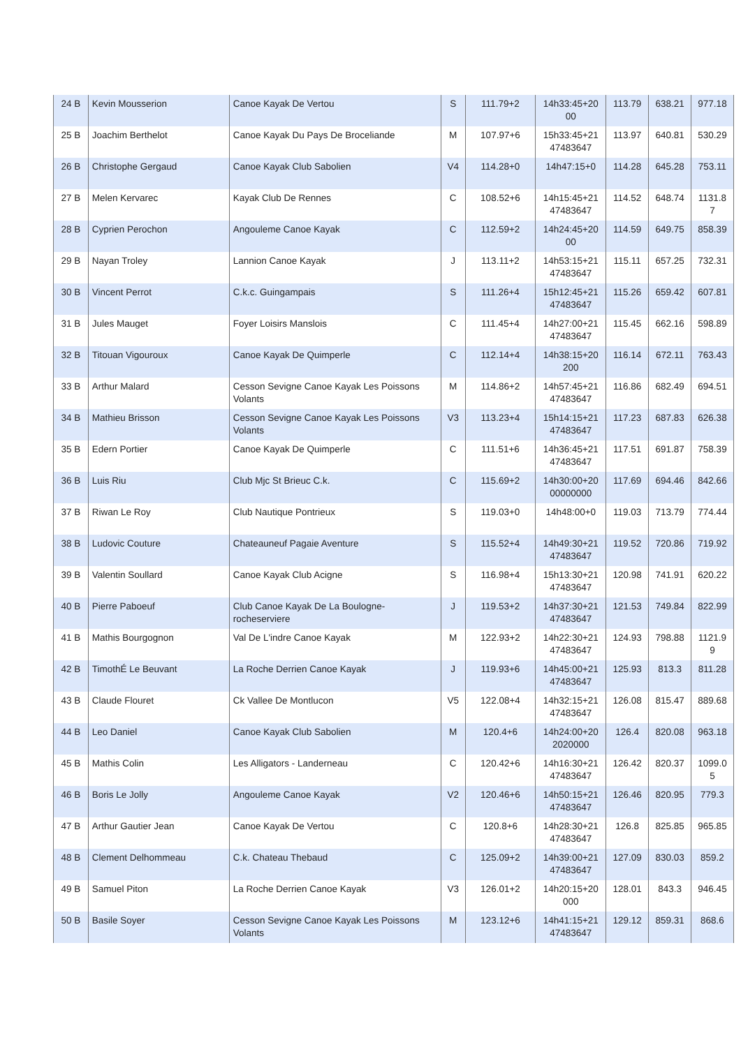| 24 B | Kevin Mousserion | Canoe Kayak De Vertou | S | 111.79+2 | 14h33:45+20 00 | 113.79 | 638.21 | 977.18 |
| 25 B | Joachim Berthelot | Canoe Kayak Du Pays De Broceliande | M | 107.97+6 | 15h33:45+21 47483647 | 113.97 | 640.81 | 530.29 |
| 26 B | Christophe Gergaud | Canoe Kayak Club Sabolien | V4 | 114.28+0 | 14h47:15+0 | 114.28 | 645.28 | 753.11 |
| 27 B | Melen Kervarec | Kayak Club De Rennes | C | 108.52+6 | 14h15:45+21 47483647 | 114.52 | 648.74 | 1131.8 7 |
| 28 B | Cyprien Perochon | Angouleme Canoe Kayak | C | 112.59+2 | 14h24:45+20 00 | 114.59 | 649.75 | 858.39 |
| 29 B | Nayan Troley | Lannion Canoe Kayak | J | 113.11+2 | 14h53:15+21 47483647 | 115.11 | 657.25 | 732.31 |
| 30 B | Vincent Perrot | C.k.c. Guingampais | S | 111.26+4 | 15h12:45+21 47483647 | 115.26 | 659.42 | 607.81 |
| 31 B | Jules Mauget | Foyer Loisirs Manslois | C | 111.45+4 | 14h27:00+21 47483647 | 115.45 | 662.16 | 598.89 |
| 32 B | Titouan Vigouroux | Canoe Kayak De Quimperle | C | 112.14+4 | 14h38:15+20 200 | 116.14 | 672.11 | 763.43 |
| 33 B | Arthur Malard | Cesson Sevigne Canoe Kayak Les Poissons Volants | M | 114.86+2 | 14h57:45+21 47483647 | 116.86 | 682.49 | 694.51 |
| 34 B | Mathieu Brisson | Cesson Sevigne Canoe Kayak Les Poissons Volants | V3 | 113.23+4 | 15h14:15+21 47483647 | 117.23 | 687.83 | 626.38 |
| 35 B | Edern Portier | Canoe Kayak De Quimperle | C | 111.51+6 | 14h36:45+21 47483647 | 117.51 | 691.87 | 758.39 |
| 36 B | Luis Riu | Club Mjc St Brieuc C.k. | C | 115.69+2 | 14h30:00+20 00000000 | 117.69 | 694.46 | 842.66 |
| 37 B | Riwan Le Roy | Club Nautique Pontrieux | S | 119.03+0 | 14h48:00+0 | 119.03 | 713.79 | 774.44 |
| 38 B | Ludovic Couture | Chateauneuf Pagaie Aventure | S | 115.52+4 | 14h49:30+21 47483647 | 119.52 | 720.86 | 719.92 |
| 39 B | Valentin Soullard | Canoe Kayak Club Acigne | S | 116.98+4 | 15h13:30+21 47483647 | 120.98 | 741.91 | 620.22 |
| 40 B | Pierre Paboeuf | Club Canoe Kayak De La Boulogne-rocheserviere | J | 119.53+2 | 14h37:30+21 47483647 | 121.53 | 749.84 | 822.99 |
| 41 B | Mathis Bourgognon | Val De L'indre Canoe Kayak | M | 122.93+2 | 14h22:30+21 47483647 | 124.93 | 798.88 | 1121.9 9 |
| 42 B | TimothÉ Le Beuvant | La Roche Derrien Canoe Kayak | J | 119.93+6 | 14h45:00+21 47483647 | 125.93 | 813.3 | 811.28 |
| 43 B | Claude Flouret | Ck Vallee De Montlucon | V5 | 122.08+4 | 14h32:15+21 47483647 | 126.08 | 815.47 | 889.68 |
| 44 B | Leo Daniel | Canoe Kayak Club Sabolien | M | 120.4+6 | 14h24:00+20 2020000 | 126.4 | 820.08 | 963.18 |
| 45 B | Mathis Colin | Les Alligators - Landerneau | C | 120.42+6 | 14h16:30+21 47483647 | 126.42 | 820.37 | 1099.0 5 |
| 46 B | Boris Le Jolly | Angouleme Canoe Kayak | V2 | 120.46+6 | 14h50:15+21 47483647 | 126.46 | 820.95 | 779.3 |
| 47 B | Arthur Gautier Jean | Canoe Kayak De Vertou | C | 120.8+6 | 14h28:30+21 47483647 | 126.8 | 825.85 | 965.85 |
| 48 B | Clement Delhommeau | C.k. Chateau Thebaud | C | 125.09+2 | 14h39:00+21 47483647 | 127.09 | 830.03 | 859.2 |
| 49 B | Samuel Piton | La Roche Derrien Canoe Kayak | V3 | 126.01+2 | 14h20:15+20 000 | 128.01 | 843.3 | 946.45 |
| 50 B | Basile Soyer | Cesson Sevigne Canoe Kayak Les Poissons Volants | M | 123.12+6 | 14h41:15+21 47483647 | 129.12 | 859.31 | 868.6 |